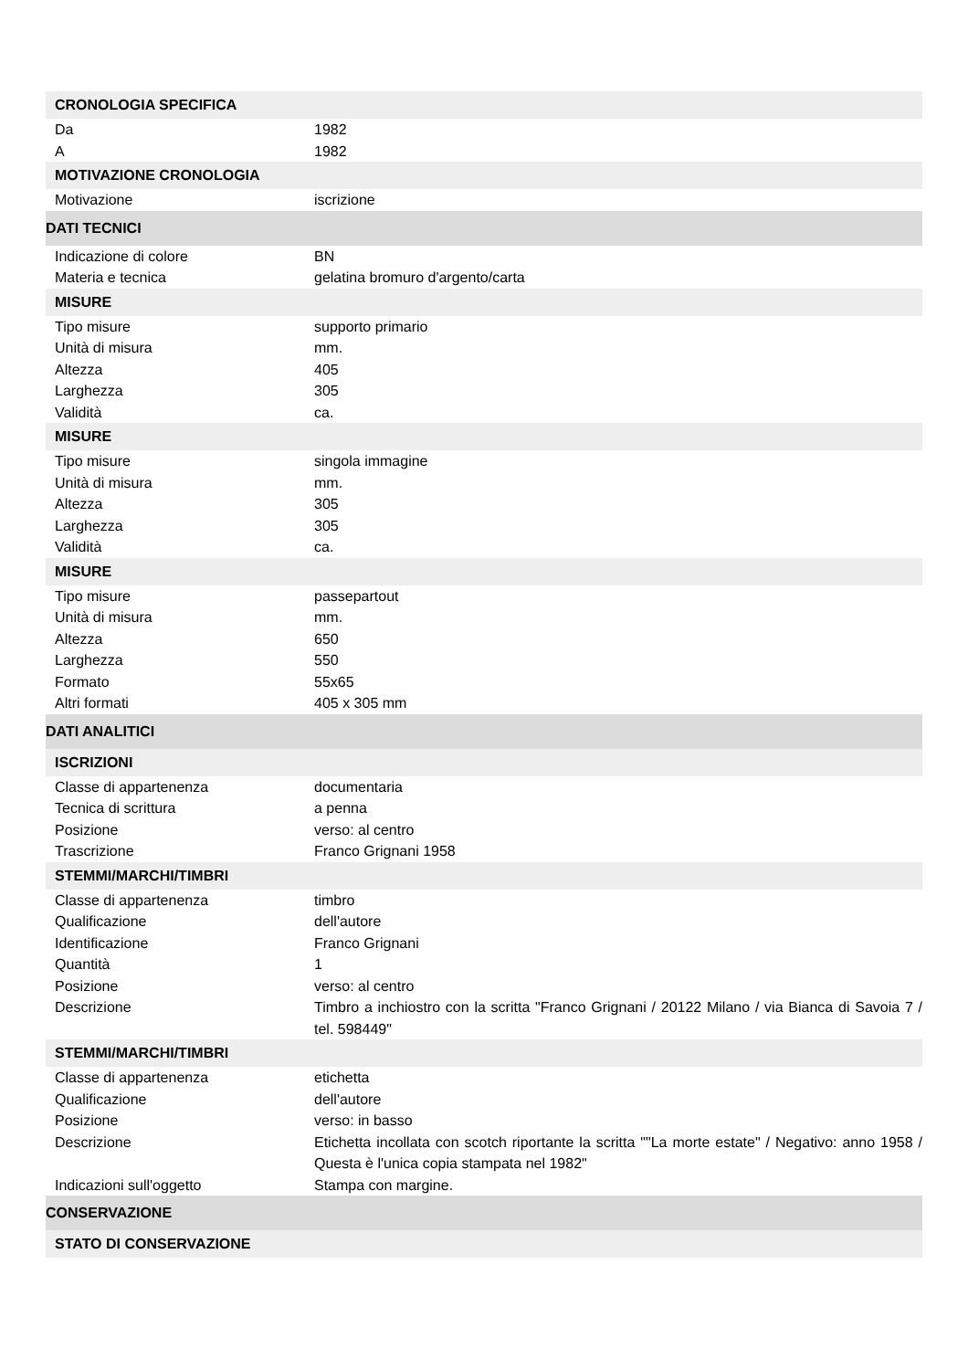| CRONOLOGIA SPECIFICA | |
| --- | --- |
| Da | 1982 |
| A | 1982 |
| MOTIVAZIONE CRONOLOGIA | |
| Motivazione | iscrizione |
| DATI TECNICI | |
| Indicazione di colore | BN |
| Materia e tecnica | gelatina bromuro d'argento/carta |
| MISURE | |
| Tipo misure | supporto primario |
| Unità di misura | mm. |
| Altezza | 405 |
| Larghezza | 305 |
| Validità | ca. |
| MISURE | |
| Tipo misure | singola immagine |
| Unità di misura | mm. |
| Altezza | 305 |
| Larghezza | 305 |
| Validità | ca. |
| MISURE | |
| Tipo misure | passepartout |
| Unità di misura | mm. |
| Altezza | 650 |
| Larghezza | 550 |
| Formato | 55x65 |
| Altri formati | 405 x 305 mm |
| DATI ANALITICI | |
| ISCRIZIONI | |
| Classe di appartenenza | documentaria |
| Tecnica di scrittura | a penna |
| Posizione | verso: al centro |
| Trascrizione | Franco Grignani 1958 |
| STEMMI/MARCHI/TIMBRI | |
| Classe di appartenenza | timbro |
| Qualificazione | dell'autore |
| Identificazione | Franco Grignani |
| Quantità | 1 |
| Posizione | verso: al centro |
| Descrizione | Timbro a inchiostro con la scritta "Franco Grignani / 20122 Milano / via Bianca di Savoia 7 / tel. 598449" |
| STEMMI/MARCHI/TIMBRI | |
| Classe di appartenenza | etichetta |
| Qualificazione | dell'autore |
| Posizione | verso: in basso |
| Descrizione | Etichetta incollata con scotch riportante la scritta ""La morte estate" / Negativo: anno 1958 / Questa è l'unica copia stampata nel 1982" |
| Indicazioni sull'oggetto | Stampa con margine. |
| CONSERVAZIONE | |
| STATO DI CONSERVAZIONE | |